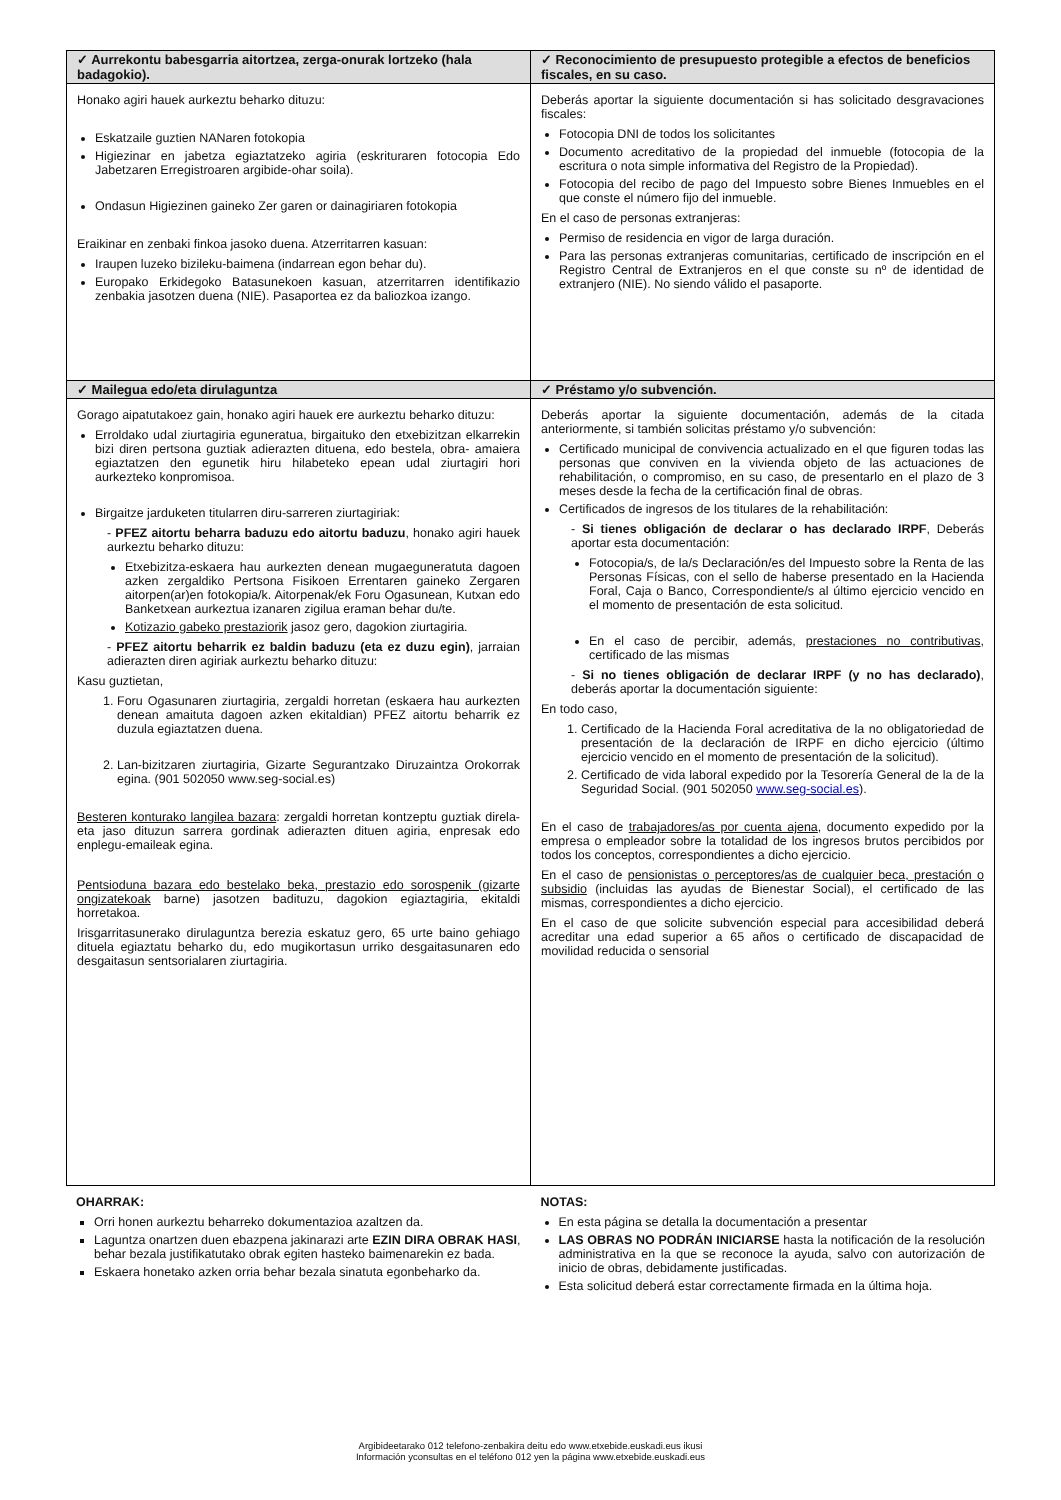| ✓ Aurrekontu babesgarria aitortzea, zerga-onurak lortzeko (hala badagokio). | ✓ Reconocimiento de presupuesto protegible a efectos de beneficios fiscales, en su caso. |
| --- | --- |
| Honako agiri hauek aurkeztu beharko dituzu: Eskatzaile guztien NANaren fotokopia Higiezinar en jabetza egiaztatzeko agiria (eskrituraren fotocopia Edo Jabetzaren Erregistroaren argibide-ohar soila). Ondasun Higiezinen gaineko Zer garen or dainagiriaren fotokopia Eraikinar en zenbaki finkoa jasoko duena. Atzerritarren kasuan: Iraupen luzeko bizileku-baimena (indarrean egon behar du). Europako Erkidegoko Batasunekoen kasuan, atzerritarren identifikazio zenbakia jasotzen duena (NIE). Pasaportea ez da baliozkoa izango. | Deberás aportar la siguiente documentación si has solicitado desgravaciones fiscales: Fotocopia DNI de todos los solicitantes Documento acreditativo de la propiedad del inmueble (fotocopia de la escritura o nota simple informativa del Registro de la Propiedad). Fotocopia del recibo de pago del Impuesto sobre Bienes Inmuebles en el que conste el número fijo del inmueble. En el caso de personas extranjeras: Permiso de residencia en vigor de larga duración. Para las personas extranjeras comunitarias, certificado de inscripción en el Registro Central de Extranjeros en el que conste su nº de identidad de extranjero (NIE). No siendo válido el pasaporte. |
| ✓ Mailegua edo/eta dirulaguntza | ✓ Préstamo y/o subvención. |
| Gorago aipatutakoez gain, honako agiri hauek ere aurkeztu beharko dituzu: Erroldako udal ziurtagiria eguneratua, birgaituko den etxebizitzan elkarrekin bizi diren pertsona guztiak adierazten dituena, edo bestela, obra- amaiera egiaztatzen den egunetik hiru hilabeteko epean udal ziurtagiri hori aurkezteko konpromisoa. Birgaitze jarduketen titularren diru-sarreren ziurtagiriak: - PFEZ aitortu beharra baduzu edo aitortu baduzu , honako agiri hauek aurkeztu beharko dituzu: Etxebizitza-eskaera hau aurkezten denean mugaeguneratuta dagoen azken zergaldiko Pertsona Fisikoen Errentaren gaineko Zergaren aitorpen(ar)en fotokopia/k. Aitorpenak/ek Foru Ogasunean, Kutxan edo Banketxean aurkeztua izanaren zigilua eraman behar du/te. Kotizazio gabeko prestaziorik jasoz gero, dagokion ziurtagiria. - PFEZ aitortu beharrik ez baldin baduzu (eta ez duzu egin) , jarraian adierazten diren agiriak aurkeztu beharko dituzu: Kasu guztietan, 1. Foru Ogasunaren ziurtagiria, zergaldi horretan (eskaera hau aurkezten denean amaituta dagoen azken ekitaldian) PFEZ aitortu beharrik ez duzula egiaztatzen duena. 2. Lan-bizitzaren ziurtagiria, Gizarte Segurantzako Diruzaintza Orokorrak egina. (901 502050 www.seg-social.es) Besteren konturako langilea bazara : zergaldi horretan kontzeptu guztiak direla-eta jaso dituzun sarrera gordinak adierazten dituen agiria, enpresak edo enplegu-emaileak egina. Pentsioduna bazara edo bestelako beka, prestazio edo sorospenik (gizarte ongizatekoak barne) jasotzen badituzu, dagokion egiaztagiria, ekitaldi horretakoa. Irisgarritasunerako dirulaguntza berezia eskatuz gero, 65 urte baino gehiago dituela egiaztatu beharko du, edo mugikortasun urriko desgaitasunaren edo desgaitasun sentsorialaren ziurtagiria. | Deberás aportar la siguiente documentación, además de la citada anteriormente, si también solicitas préstamo y/o subvención: Certificado municipal de convivencia actualizado en el que figuren todas las personas que conviven en la vivienda objeto de las actuaciones de rehabilitación, o compromiso, en su caso, de presentarlo en el plazo de 3 meses desde la fecha de la certificación final de obras. Certificados de ingresos de los titulares de la rehabilitación: - Si tienes obligación de declarar o has declarado IRPF , Deberás aportar esta documentación: Fotocopia/s, de la/s Declaración/es del Impuesto sobre la Renta de las Personas Físicas, con el sello de haberse presentado en la Hacienda Foral, Caja o Banco, Correspondiente/s al último ejercicio vencido en el momento de presentación de esta solicitud. En el caso de percibir, además, prestaciones no contributivas , certificado de las mismas - Si no tienes obligación de declarar IRPF (y no has declarado) , deberás aportar la documentación siguiente: En todo caso, 1. Certificado de la Hacienda Foral acreditativa de la no obligatoriedad de presentación de la declaración de IRPF en dicho ejercicio (último ejercicio vencido en el momento de presentación de la solicitud). 2. Certificado de vida laboral expedido por la Tesorería General de la de la Seguridad Social. (901 502050 www.seg-social.es ). En el caso de trabajadores/as por cuenta ajena , documento expedido por la empresa o empleador sobre la totalidad de los ingresos brutos percibidos por todos los conceptos, correspondientes a dicho ejercicio. En el caso de pensionistas o perceptores/as de cualquier beca, prestación o subsidio (incluidas las ayudas de Bienestar Social), el certificado de las mismas, correspondientes a dicho ejercicio. En el caso de que solicite subvención especial para accesibilidad deberá acreditar una edad superior a 65 años o certificado de discapacidad de movilidad reducida o sensorial |
| OHARRAK: Orri honen aurkeztu beharreko dokumentazioa azaltzen da. Laguntza onartzen duen ebazpena jakinarazi arte EZIN DIRA OBRAK HASI , behar bezala justifikatutako obrak egiten hasteko baimenarekin ez bada. Eskaera honetako azken orria behar bezala sinatuta egonbeharko da. | NOTAS: En esta página se detalla la documentación a presentar LAS OBRAS NO PODRÁN INICIARSE hasta la notificación de la resolución administrativa en la que se reconoce la ayuda, salvo con autorización de inicio de obras, debidamente justificadas. Esta solicitud deberá estar correctamente firmada en la última hoja. |
Argibideetarako 012 telefono-zenbakira deitu edo www.etxebide.euskadi.eus ikusi
Información yconsultas en el teléfono 012 yen la página www.etxebide.euskadi.eus